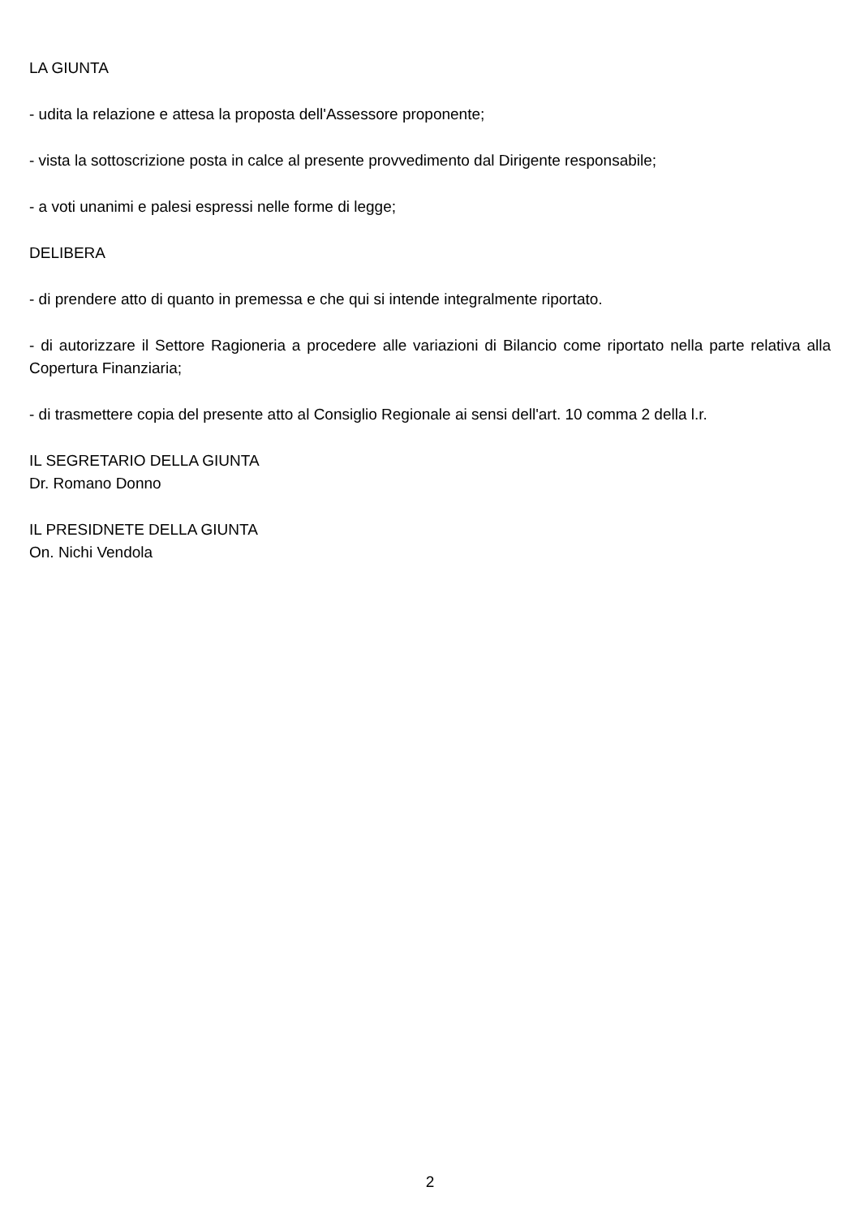LA GIUNTA
- udita la relazione e attesa la proposta dell'Assessore proponente;
- vista la sottoscrizione posta in calce al presente provvedimento dal Dirigente responsabile;
- a voti unanimi e palesi espressi nelle forme di legge;
DELIBERA
- di prendere atto di quanto in premessa e che qui si intende integralmente riportato.
- di autorizzare il Settore Ragioneria a procedere alle variazioni di Bilancio come riportato nella parte relativa alla Copertura Finanziaria;
- di trasmettere copia del presente atto al Consiglio Regionale ai sensi dell'art. 10 comma 2 della l.r.
IL SEGRETARIO DELLA GIUNTA
Dr. Romano Donno
IL PRESIDNETE DELLA GIUNTA
On. Nichi Vendola
2